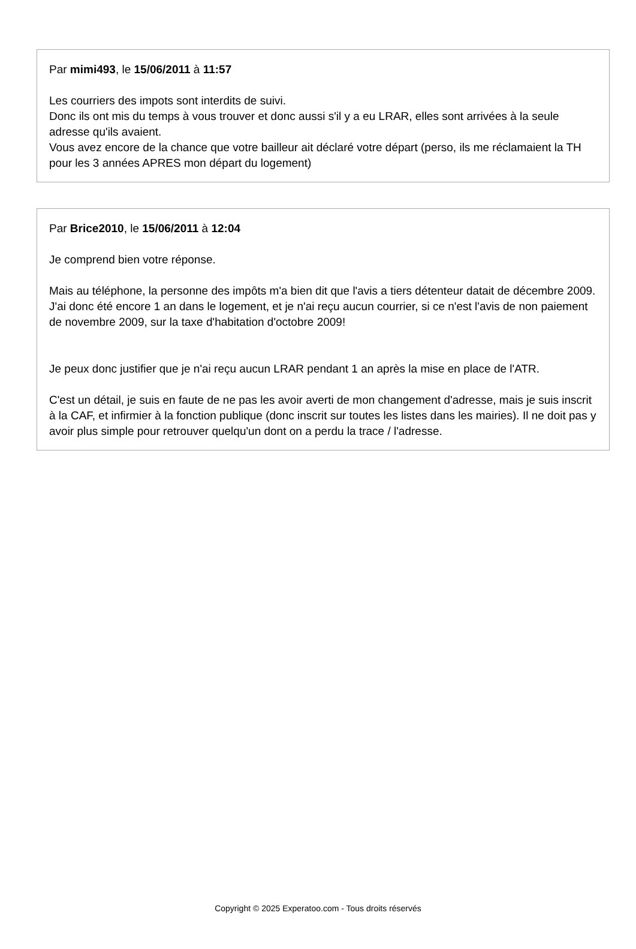Par mimi493, le 15/06/2011 à 11:57
Les courriers des impots sont interdits de suivi.
Donc ils ont mis du temps à vous trouver et donc aussi s'il y a eu LRAR, elles sont arrivées à la seule adresse qu'ils avaient.
Vous avez encore de la chance que votre bailleur ait déclaré votre départ (perso, ils me réclamaient la TH pour les 3 années APRES mon départ du logement)
Par Brice2010, le 15/06/2011 à 12:04
Je comprend bien votre réponse.
Mais au téléphone, la personne des impôts m'a bien dit que l'avis a tiers détenteur datait de décembre 2009. J'ai donc été encore 1 an dans le logement, et je n'ai reçu aucun courrier, si ce n'est l'avis de non paiement de novembre 2009, sur la taxe d'habitation d'octobre 2009!
Je peux donc justifier que je n'ai reçu aucun LRAR pendant 1 an après la mise en place de l'ATR.
C'est un détail, je suis en faute de ne pas les avoir averti de mon changement d'adresse, mais je suis inscrit à la CAF, et infirmier à la fonction publique (donc inscrit sur toutes les listes dans les mairies). Il ne doit pas y avoir plus simple pour retrouver quelqu'un dont on a perdu la trace / l'adresse.
Copyright © 2025 Experatoo.com - Tous droits réservés